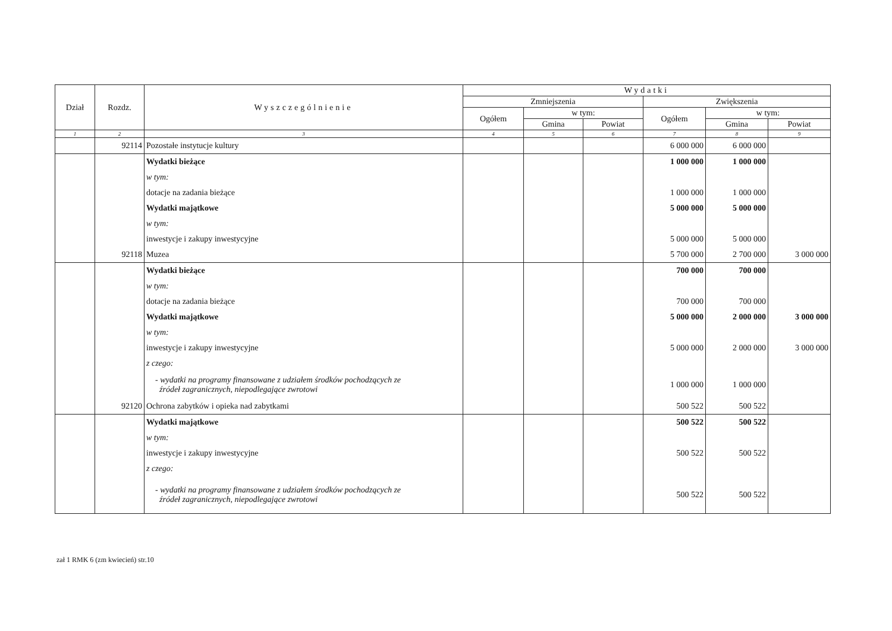| Dział | Rozdz. | Wyszczególnienie | Wydatki | | | | | |
| --- | --- | --- | --- | --- | --- | --- | --- | --- |
| | | | Zmniejszenia | | | Zwiększenia | | |
| | | | Ogółem | w tym: | | Ogółem | w tym: | |
| | | | | Gmina | Powiat | | Gmina | Powiat |
| 1 | 2 | 3 | 4 | 5 | 6 | 7 | 8 | 9 |
| | 92114 | Pozostałe instytucje kultury | | | | 6 000 000 | 6 000 000 | |
| | | Wydatki bieżące | | | | 1 000 000 | 1 000 000 | |
| | | w tym: | | | | | | |
| | | dotacje na zadania bieżące | | | | 1 000 000 | 1 000 000 | |
| | | Wydatki majątkowe | | | | 5 000 000 | 5 000 000 | |
| | | w tym: | | | | | | |
| | | inwestycje i zakupy inwestycyjne | | | | 5 000 000 | 5 000 000 | |
| | 92118 | Muzea | | | | 5 700 000 | 2 700 000 | 3 000 000 |
| | | Wydatki bieżące | | | | 700 000 | 700 000 | |
| | | w tym: | | | | | | |
| | | dotacje na zadania bieżące | | | | 700 000 | 700 000 | |
| | | Wydatki majątkowe | | | | 5 000 000 | 2 000 000 | 3 000 000 |
| | | w tym: | | | | | | |
| | | inwestycje i zakupy inwestycyjne | | | | 5 000 000 | 2 000 000 | 3 000 000 |
| | | z czego: | | | | | | |
| | | - wydatki na programy finansowane z udziałem środków pochodzących ze źródeł zagranicznych, niepodlegające zwrotowi | | | | 1 000 000 | 1 000 000 | |
| | 92120 | Ochrona zabytków i opieka nad zabytkami | | | | 500 522 | 500 522 | |
| | | Wydatki majątkowe | | | | 500 522 | 500 522 | |
| | | w tym: | | | | | | |
| | | inwestycje i zakupy inwestycyjne | | | | 500 522 | 500 522 | |
| | | z czego: | | | | | | |
| | | - wydatki na programy finansowane z udziałem środków pochodzących ze źródeł zagranicznych, niepodlegające zwrotowi | | | | 500 522 | 500 522 | |
zał 1 RMK 6 (zm kwiecień) str.10